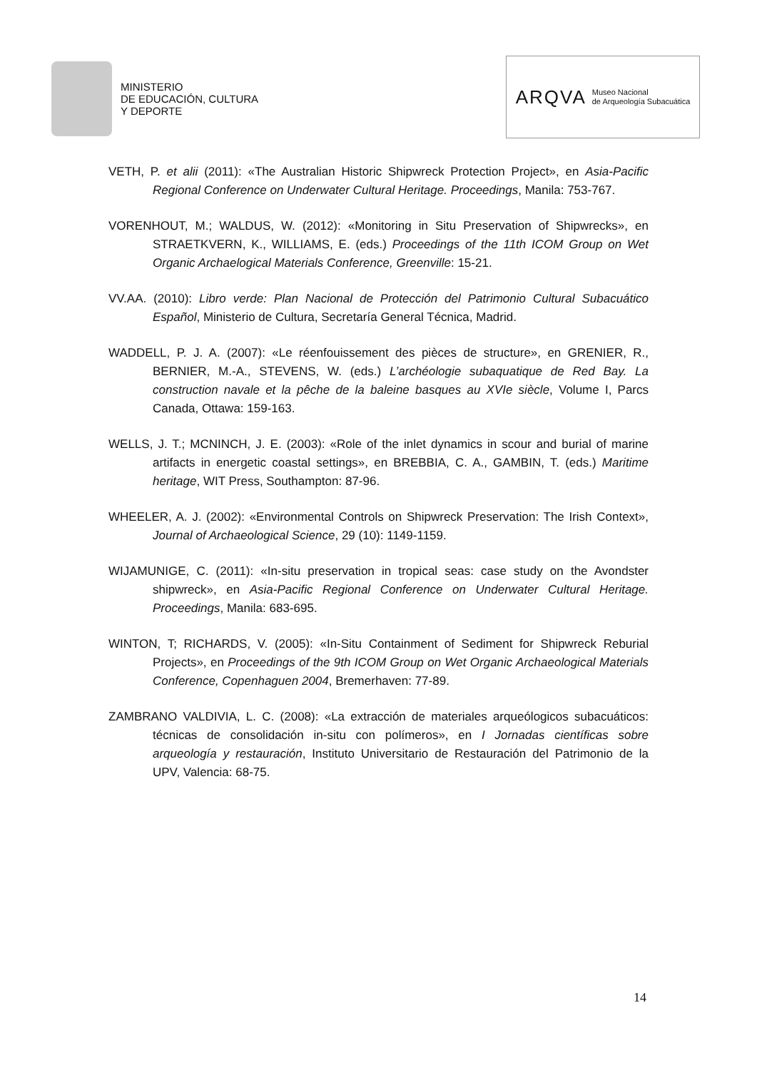MINISTERIO
DE EDUCACIÓN, CULTURA
Y DEPORTE
ARQVA Museo Nacional
de Arqueología Subacuática
VETH, P. et alii (2011): «The Australian Historic Shipwreck Protection Project», en Asia-Pacific Regional Conference on Underwater Cultural Heritage. Proceedings, Manila: 753-767.
VORENHOUT, M.; WALDUS, W. (2012): «Monitoring in Situ Preservation of Shipwrecks», en STRAETKVERN, K., WILLIAMS, E. (eds.) Proceedings of the 11th ICOM Group on Wet Organic Archaelogical Materials Conference, Greenville: 15-21.
VV.AA. (2010): Libro verde: Plan Nacional de Protección del Patrimonio Cultural Subacuático Español, Ministerio de Cultura, Secretaría General Técnica, Madrid.
WADDELL, P. J. A. (2007): «Le réenfouissement des pièces de structure», en GRENIER, R., BERNIER, M.-A., STEVENS, W. (eds.) L’archéologie subaquatique de Red Bay. La construction navale et la pêche de la baleine basques au XVIe siècle, Volume I, Parcs Canada, Ottawa: 159-163.
WELLS, J. T.; MCNINCH, J. E. (2003): «Role of the inlet dynamics in scour and burial of marine artifacts in energetic coastal settings», en BREBBIA, C. A., GAMBIN, T. (eds.) Maritime heritage, WIT Press, Southampton: 87-96.
WHEELER, A. J. (2002): «Environmental Controls on Shipwreck Preservation: The Irish Context», Journal of Archaeological Science, 29 (10): 1149-1159.
WIJAMUNIGE, C. (2011): «In-situ preservation in tropical seas: case study on the Avondster shipwreck», en Asia-Pacific Regional Conference on Underwater Cultural Heritage. Proceedings, Manila: 683-695.
WINTON, T; RICHARDS, V. (2005): «In-Situ Containment of Sediment for Shipwreck Reburial Projects», en Proceedings of the 9th ICOM Group on Wet Organic Archaeological Materials Conference, Copenhaguen 2004, Bremerhaven: 77-89.
ZAMBRANO VALDIVIA, L. C. (2008): «La extracción de materiales arqueólogicos subacuáticos: técnicas de consolidación in-situ con polímeros», en I Jornadas científicas sobre arqueología y restauración, Instituto Universitario de Restauración del Patrimonio de la UPV, Valencia: 68-75.
14